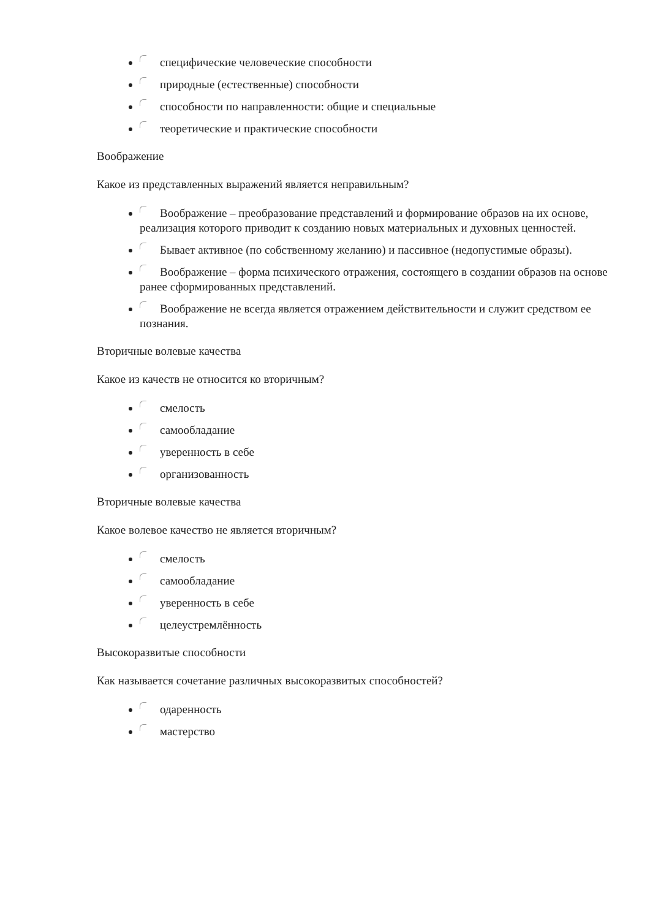специфические человеческие способности
природные (естественные) способности
способности по направленности: общие и специальные
теоретические и практические способности
Воображение
Какое из представленных выражений является неправильным?
Воображение – преобразование представлений и формирование образов на их основе, реализация которого приводит к созданию новых материальных и духовных ценностей.
Бывает активное (по собственному желанию) и пассивное (недопустимые образы).
Воображение – форма психического отражения, состоящего в создании образов на основе ранее сформированных представлений.
Воображение не всегда является отражением действительности и служит средством ее познания.
Вторичные волевые качества
Какое из качеств не относится ко вторичным?
смелость
самообладание
уверенность в себе
организованность
Вторичные волевые качества
Какое волевое качество не является вторичным?
смелость
самообладание
уверенность в себе
целеустремлённость
Высокоразвитые способности
Как называется сочетание различных высокоразвитых способностей?
одаренность
мастерство